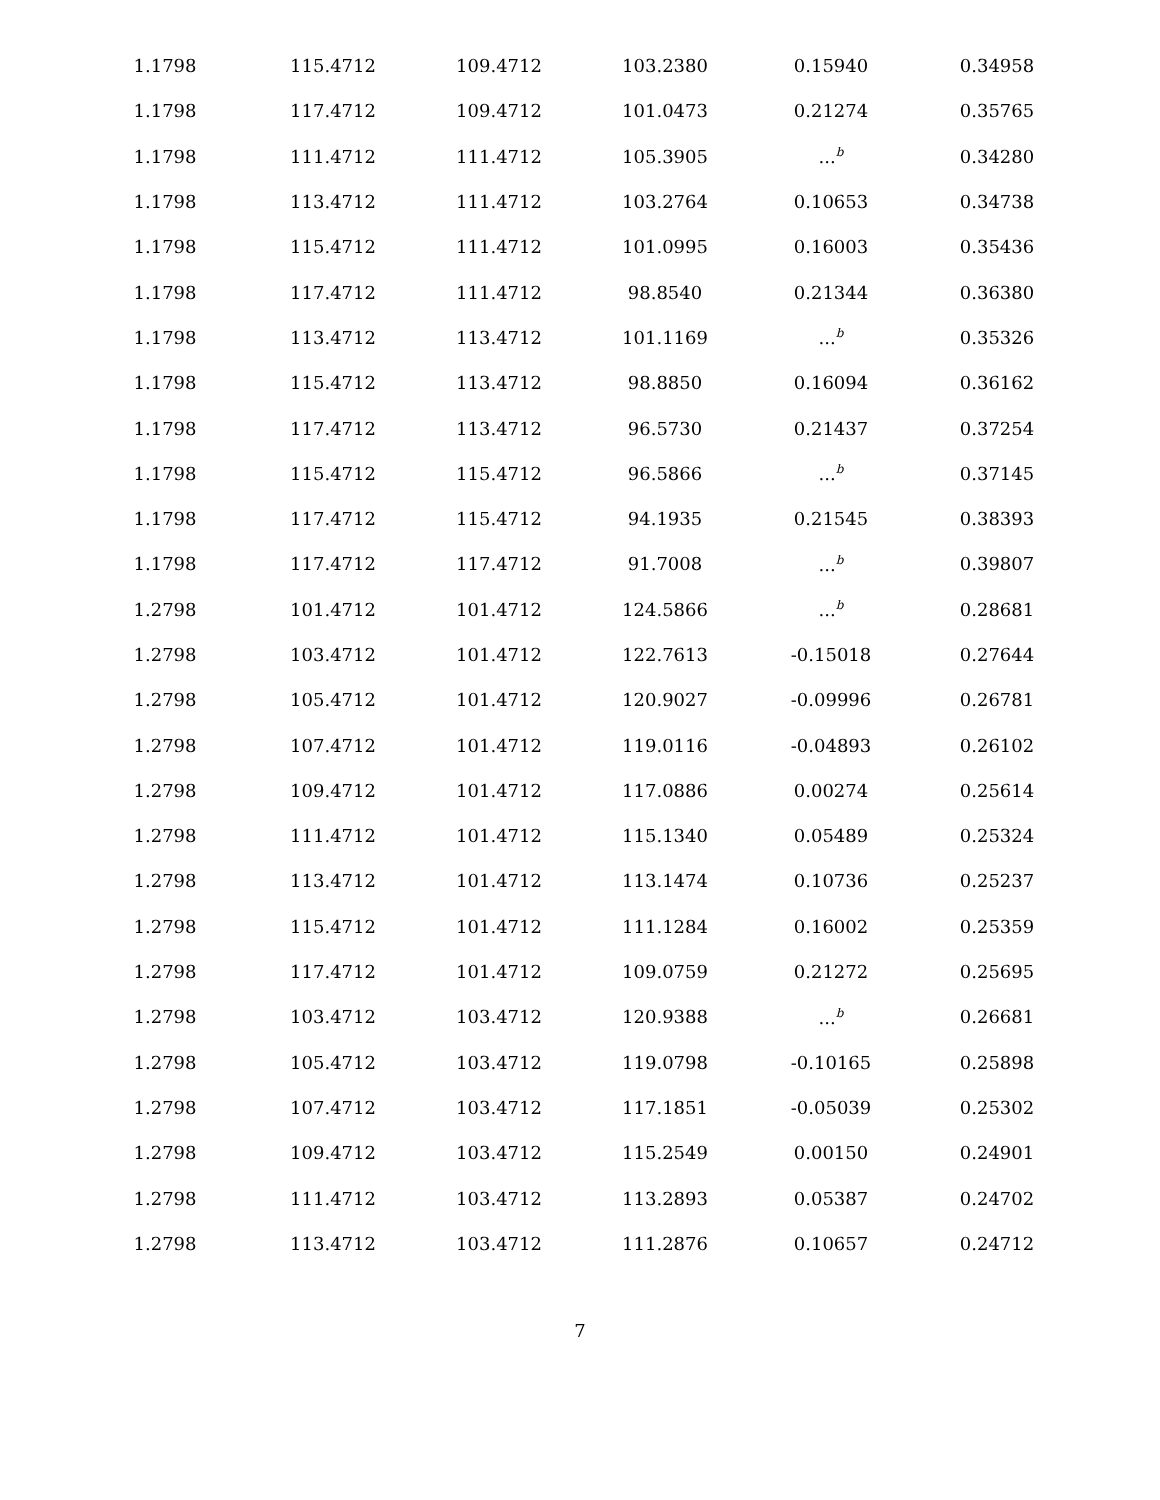| 1.1798 | 115.4712 | 109.4712 | 103.2380 | 0.15940 | 0.34958 |
| 1.1798 | 117.4712 | 109.4712 | 101.0473 | 0.21274 | 0.35765 |
| 1.1798 | 111.4712 | 111.4712 | 105.3905 | ...<sup>b</sup> | 0.34280 |
| 1.1798 | 113.4712 | 111.4712 | 103.2764 | 0.10653 | 0.34738 |
| 1.1798 | 115.4712 | 111.4712 | 101.0995 | 0.16003 | 0.35436 |
| 1.1798 | 117.4712 | 111.4712 | 98.8540 | 0.21344 | 0.36380 |
| 1.1798 | 113.4712 | 113.4712 | 101.1169 | ...<sup>b</sup> | 0.35326 |
| 1.1798 | 115.4712 | 113.4712 | 98.8850 | 0.16094 | 0.36162 |
| 1.1798 | 117.4712 | 113.4712 | 96.5730 | 0.21437 | 0.37254 |
| 1.1798 | 115.4712 | 115.4712 | 96.5866 | ...<sup>b</sup> | 0.37145 |
| 1.1798 | 117.4712 | 115.4712 | 94.1935 | 0.21545 | 0.38393 |
| 1.1798 | 117.4712 | 117.4712 | 91.7008 | ...<sup>b</sup> | 0.39807 |
| 1.2798 | 101.4712 | 101.4712 | 124.5866 | ...<sup>b</sup> | 0.28681 |
| 1.2798 | 103.4712 | 101.4712 | 122.7613 | -0.15018 | 0.27644 |
| 1.2798 | 105.4712 | 101.4712 | 120.9027 | -0.09996 | 0.26781 |
| 1.2798 | 107.4712 | 101.4712 | 119.0116 | -0.04893 | 0.26102 |
| 1.2798 | 109.4712 | 101.4712 | 117.0886 | 0.00274 | 0.25614 |
| 1.2798 | 111.4712 | 101.4712 | 115.1340 | 0.05489 | 0.25324 |
| 1.2798 | 113.4712 | 101.4712 | 113.1474 | 0.10736 | 0.25237 |
| 1.2798 | 115.4712 | 101.4712 | 111.1284 | 0.16002 | 0.25359 |
| 1.2798 | 117.4712 | 101.4712 | 109.0759 | 0.21272 | 0.25695 |
| 1.2798 | 103.4712 | 103.4712 | 120.9388 | ...<sup>b</sup> | 0.26681 |
| 1.2798 | 105.4712 | 103.4712 | 119.0798 | -0.10165 | 0.25898 |
| 1.2798 | 107.4712 | 103.4712 | 117.1851 | -0.05039 | 0.25302 |
| 1.2798 | 109.4712 | 103.4712 | 115.2549 | 0.00150 | 0.24901 |
| 1.2798 | 111.4712 | 103.4712 | 113.2893 | 0.05387 | 0.24702 |
| 1.2798 | 113.4712 | 103.4712 | 111.2876 | 0.10657 | 0.24712 |
7